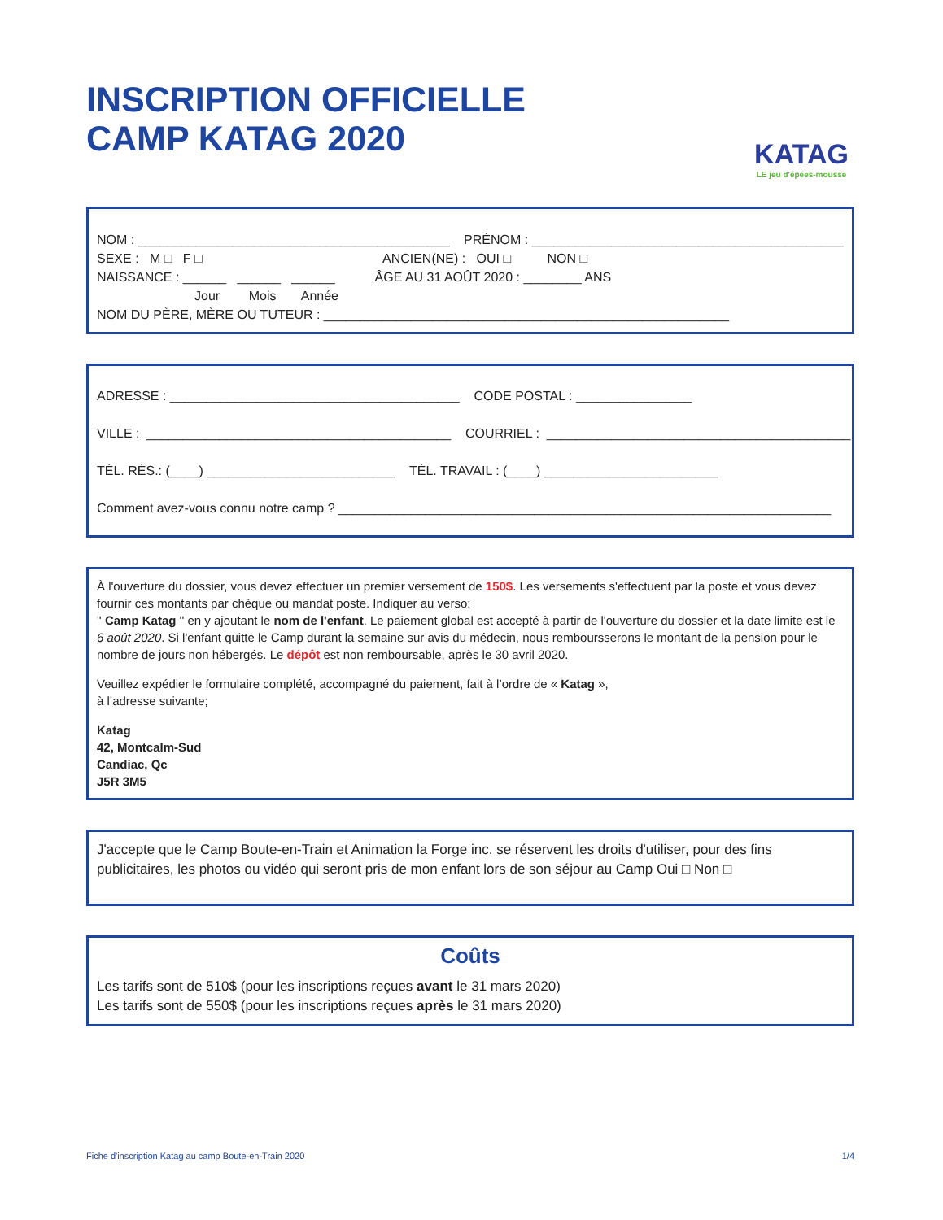INSCRIPTION OFFICIELLE
CAMP KATAG 2020
KATAG
LE jeu d'épées-mousse
NOM : ___________________________________________ PRÉNOM : ___________________________________________
SEXE : M □ F □ ANCIEN(NE) : OUI □ NON □
NAISSANCE : ______ ______ ______ ÂGE AU 31 AOÛT 2020 : ________ ANS
Jour Mois Année
NOM DU PÈRE, MÈRE OU TUTEUR : ________________________________________________________
ADRESSE : ________________________________________ CODE POSTAL : ________________
VILLE : __________________________________________ COURRIEL : __________________________________________
TÉL. RÉS.: (____) __________________________ TÉL. TRAVAIL : (____) ________________________
Comment avez-vous connu notre camp ? ____________________________________________________________________
À l'ouverture du dossier, vous devez effectuer un premier versement de 150$. Les versements s'effectuent par la poste et vous devez fournir ces montants par chèque ou mandat poste. Indiquer au verso:
'' Camp Katag '' en y ajoutant le nom de l'enfant. Le paiement global est accepté à partir de l'ouverture du dossier et la date limite est le 6 août 2020. Si l'enfant quitte le Camp durant la semaine sur avis du médecin, nous remboursserons le montant de la pension pour le nombre de jours non hébergés. Le dépôt est non remboursable, après le 30 avril 2020.
Veuillez expédier le formulaire complété, accompagné du paiement, fait à l’ordre de « Katag »,
à l’adresse suivante;
Katag
42, Montcalm-Sud
Candiac, Qc
J5R 3M5
J'accepte que le Camp Boute-en-Train et Animation la Forge inc. se réservent les droits d'utiliser, pour des fins publicitaires, les photos ou vidéo qui seront pris de mon enfant lors de son séjour au Camp Oui □ Non □
Coûts
Les tarifs sont de 510$ (pour les inscriptions reçues avant le 31 mars 2020)
Les tarifs sont de 550$ (pour les inscriptions reçues après le 31 mars 2020)
Fiche d'inscription Katag au camp Boute-en-Train 2020 1/4